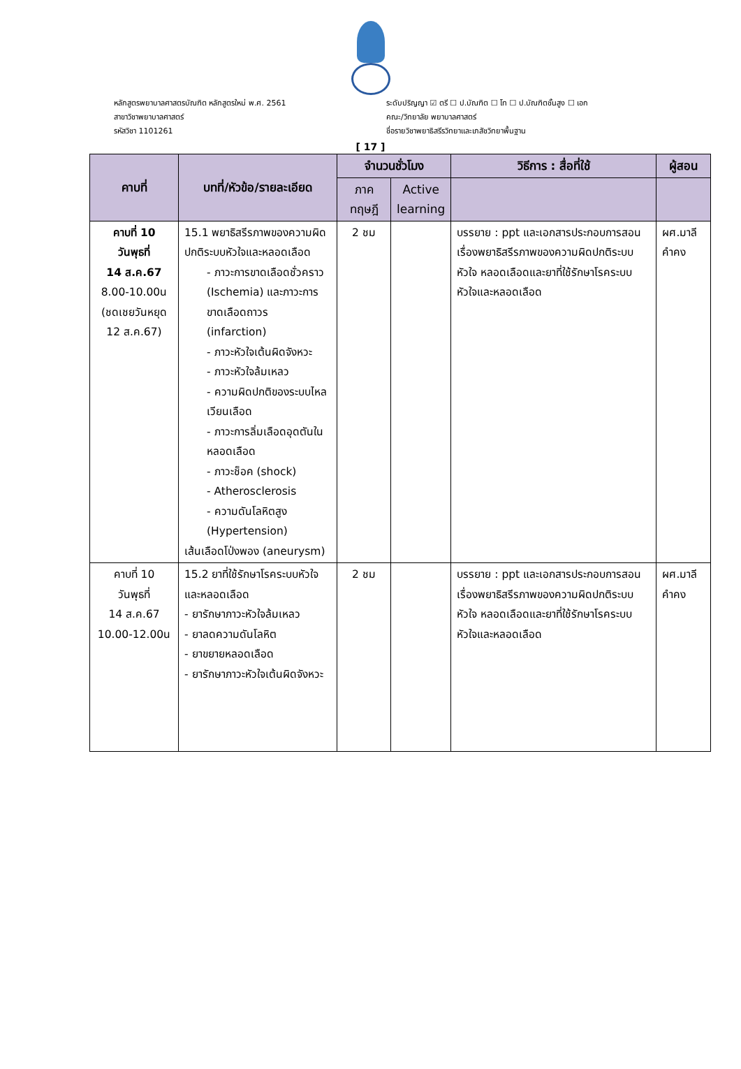หลักสูตรพยาบาลศาสตรบัณฑิต หลักสูตรใหม่ พ.ศ. 2561
สาขาวิชาพยาบาลศาสตร์
รหัสวิชา 1101261
ระดับปริญญา ☑ ตรี ☐ ป.บัณฑิต ☐ โท ☐ ป.บัณฑิตชั้นสูง ☐ เอก
คณะ/วิทยาลัย พยาบาลศาสตร์
ชื่อรายวิชาพยาธิสรีรวิทยาและเภสัชวิทยาพื้นฐาน
[ 17 ]
| คาบที่ | บทที่/หัวข้อ/รายละเอียด | จำนวนชั่วโมง | | วิธีการ : สื่อที่ใช้ | ผู้สอน |
| --- | --- | --- | --- | --- | --- |
| | | ภาค ทฤษฎี | Active learning | | |
| คาบที่ 10 วันพุธที่ 14 ส.ค.67 8.00-10.00น (ชดเชยวันหยุด 12 ส.ค.67) | 15.1 พยาธิสรีรภาพของความผิดปกติระบบหัวใจและหลอดเลือด - ภาวะการขาดเลือดชั่วคราว (Ischemia) และภาวะการขาดเลือดถาวร (infarction) - ภาวะหัวใจเต้นผิดจังหวะ - ภาวะหัวใจล้มเหลว - ความผิดปกติของระบบไหลเวียนเลือด - ภาวะการลิ่มเลือดอุดตันในหลอดเลือด - ภาวะช็อค (shock) - Atherosclerosis - ความดันโลหิตสูง (Hypertension) เส้นเลือดโป่งพอง (aneurysm) | 2 ชม | | บรรยาย : ppt และเอกสารประกอบการสอนเรื่องพยาธิสรีรภาพของความผิดปกติระบบหัวใจ หลอดเลือดและยาที่ใช้รักษาโรคระบบหัวใจและหลอดเลือด | ผศ.มาลี คำคง |
| คาบที่ 10 วันพุธที่ 14 ส.ค.67 10.00-12.00น | 15.2 ยาที่ใช้รักษาโรคระบบหัวใจและหลอดเลือด - ยารักษาภาวะหัวใจล้มเหลว - ยาลดความดันโลหิต - ยาขยายหลอดเลือด - ยารักษาภาวะหัวใจเต้นผิดจังหวะ | 2 ชม | | บรรยาย : ppt และเอกสารประกอบการสอนเรื่องพยาธิสรีรภาพของความผิดปกติระบบหัวใจ หลอดเลือดและยาที่ใช้รักษาโรคระบบหัวใจและหลอดเลือด | ผศ.มาลี คำคง |